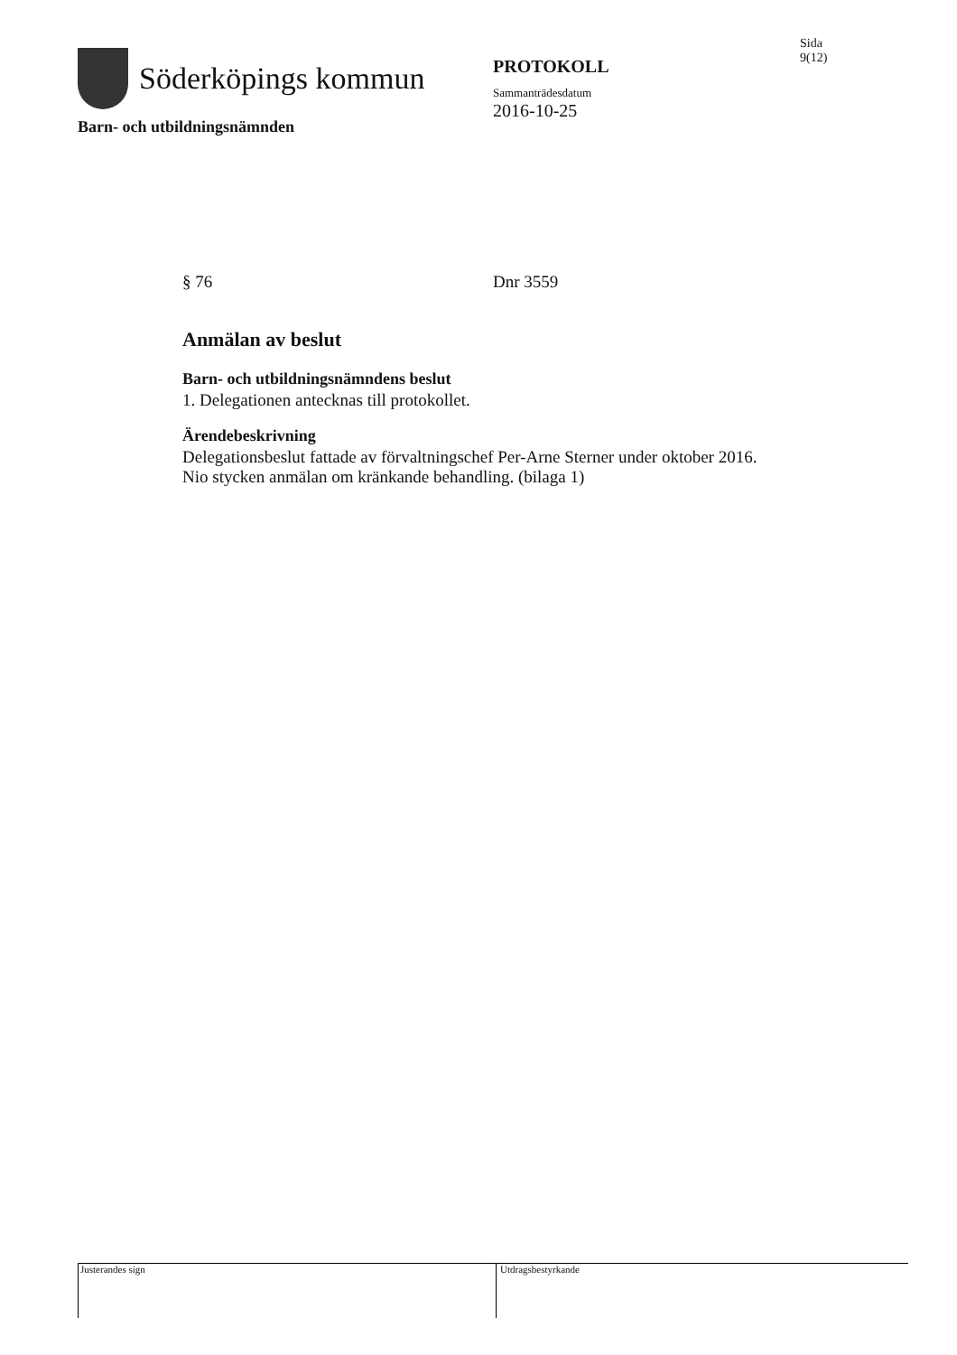Söderköpings kommun
PROTOKOLL
Sammanträdesdatum
2016-10-25
Sida
9(12)
Barn- och utbildningsnämnden
§ 76 Dnr 3559
Anmälan av beslut
Barn- och utbildningsnämndens beslut
1. Delegationen antecknas till protokollet.
Ärendebeskrivning
Delegationsbeslut fattade av förvaltningschef Per-Arne Sterner under oktober 2016. Nio stycken anmälan om kränkande behandling. (bilaga 1)
Justerandes sign Utdragsbestyrkande